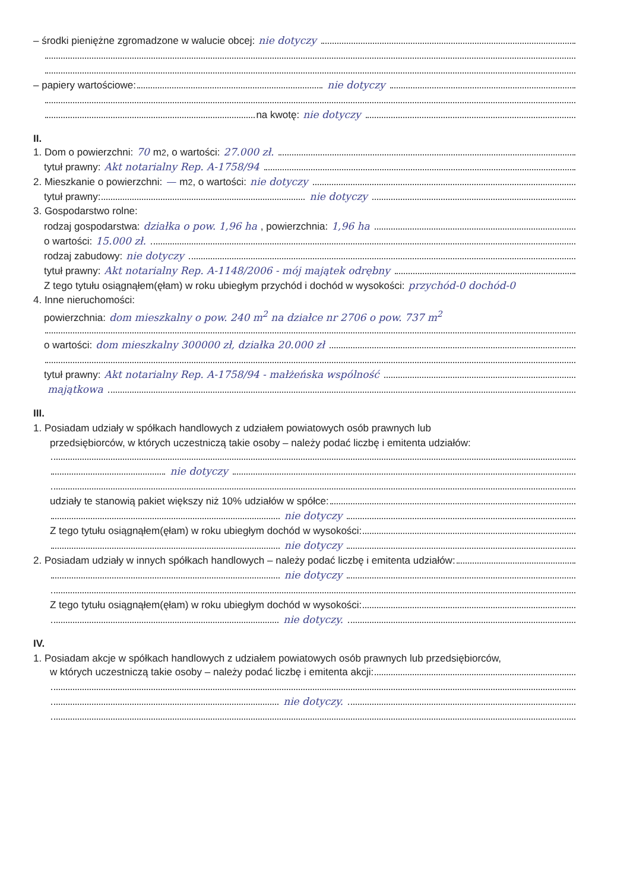– środki pieniężne zgromadzone w walucie obcej: nie dotyczy
– papiery wartościowe: nie dotyczy
na kwotę: nie dotyczy
II.
1. Dom o powierzchni: 70 m<sup>2</sup>, o wartości: 27.000 zł.
tytuł prawny: Akt notarialny Rep. A-1758/94
2. Mieszkanie o powierzchni: — m<sup>2</sup>, o wartości: nie dotyczy
tytuł prawny: nie dotyczy
3. Gospodarstwo rolne:
rodzaj gospodarstwa: działka o pow. 1,96 ha, powierzchnia: 1,96 ha
o wartości: 15.000 zł.
rodzaj zabudowy: nie dotyczy
tytuł prawny: Akt notarialny Rep. A-1148/2006 - mój majątek odrębny
Z tego tytułu osiągnąłem(ęłam) w roku ubiegłym przychód i dochód w wysokości: przychód-0 dochód-0
4. Inne nieruchomości:
powierzchnia: dom mieszkalny o pow. 240 m<sup>2</sup> na działce nr 2706 o pow. 737 m<sup>2</sup>
o wartości: dom mieszkalny 300000 zł, działka 20.000 zł
tytuł prawny: Akt notarialny Rep. A-1758/94 - małżeńska wspólność
majątkowa
III.
1. Posiadam udziały w spółkach handlowych z udziałem powiatowych osób prawnych lub
przedsiębiorców, w których uczestniczą takie osoby – należy podać liczbę i emitenta udziałów:
nie dotyczy
udziały te stanowią pakiet większy niż 10% udziałów w spółce:
nie dotyczy
Z tego tytułu osiągnąłem(ęłam) w roku ubiegłym dochód w wysokości:
nie dotyczy
2. Posiadam udziały w innych spółkach handlowych – należy podać liczbę i emitenta udziałów:
nie dotyczy
Z tego tytułu osiągnąłem(ęłam) w roku ubiegłym dochód w wysokości:
nie dotyczy.
IV.
1. Posiadam akcje w spółkach handlowych z udziałem powiatowych osób prawnych lub przedsiębiorców,
w których uczestniczą takie osoby – należy podać liczbę i emitenta akcji:
nie dotyczy.